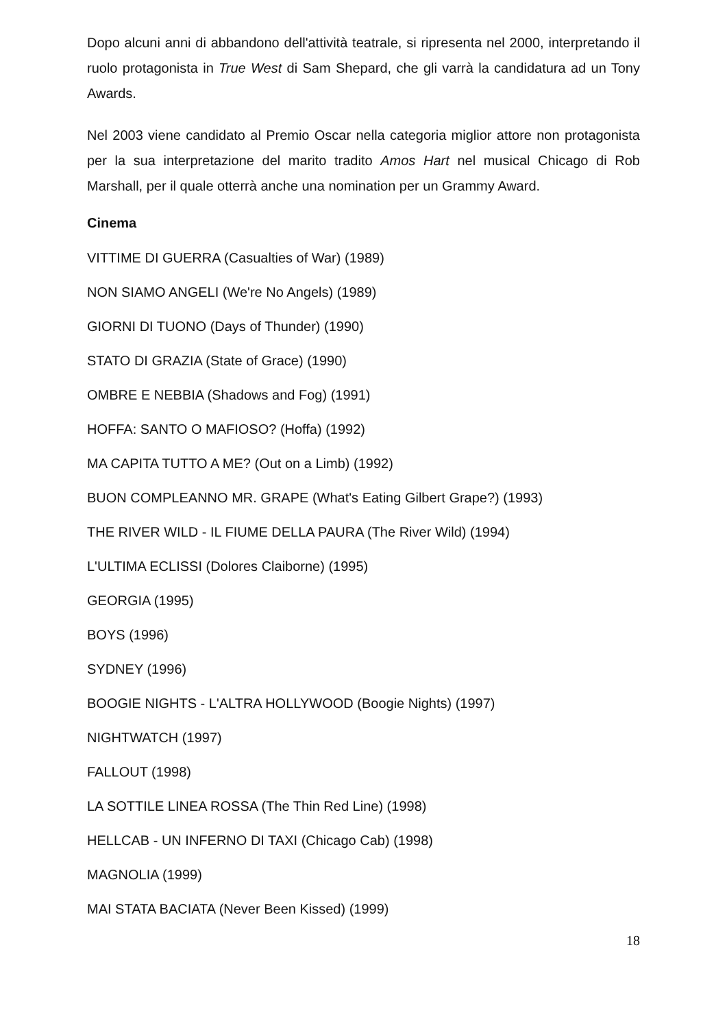Dopo alcuni anni di abbandono dell'attività teatrale, si ripresenta nel 2000, interpretando il ruolo protagonista in True West di Sam Shepard, che gli varrà la candidatura ad un Tony Awards.
Nel 2003 viene candidato al Premio Oscar nella categoria miglior attore non protagonista per la sua interpretazione del marito tradito Amos Hart nel musical Chicago di Rob Marshall, per il quale otterrà anche una nomination per un Grammy Award.
Cinema
VITTIME DI GUERRA (Casualties of War) (1989)
NON SIAMO ANGELI (We're No Angels) (1989)
GIORNI DI TUONO (Days of Thunder) (1990)
STATO DI GRAZIA (State of Grace) (1990)
OMBRE E NEBBIA (Shadows and Fog) (1991)
HOFFA: SANTO O MAFIOSO? (Hoffa) (1992)
MA CAPITA TUTTO A ME? (Out on a Limb) (1992)
BUON COMPLEANNO MR. GRAPE (What's Eating Gilbert Grape?) (1993)
THE RIVER WILD - IL FIUME DELLA PAURA (The River Wild) (1994)
L'ULTIMA ECLISSI (Dolores Claiborne) (1995)
GEORGIA (1995)
BOYS (1996)
SYDNEY (1996)
BOOGIE NIGHTS - L'ALTRA HOLLYWOOD (Boogie Nights) (1997)
NIGHTWATCH (1997)
FALLOUT (1998)
LA SOTTILE LINEA ROSSA (The Thin Red Line) (1998)
HELLCAB - UN INFERNO DI TAXI (Chicago Cab) (1998)
MAGNOLIA (1999)
MAI STATA BACIATA (Never Been Kissed) (1999)
18